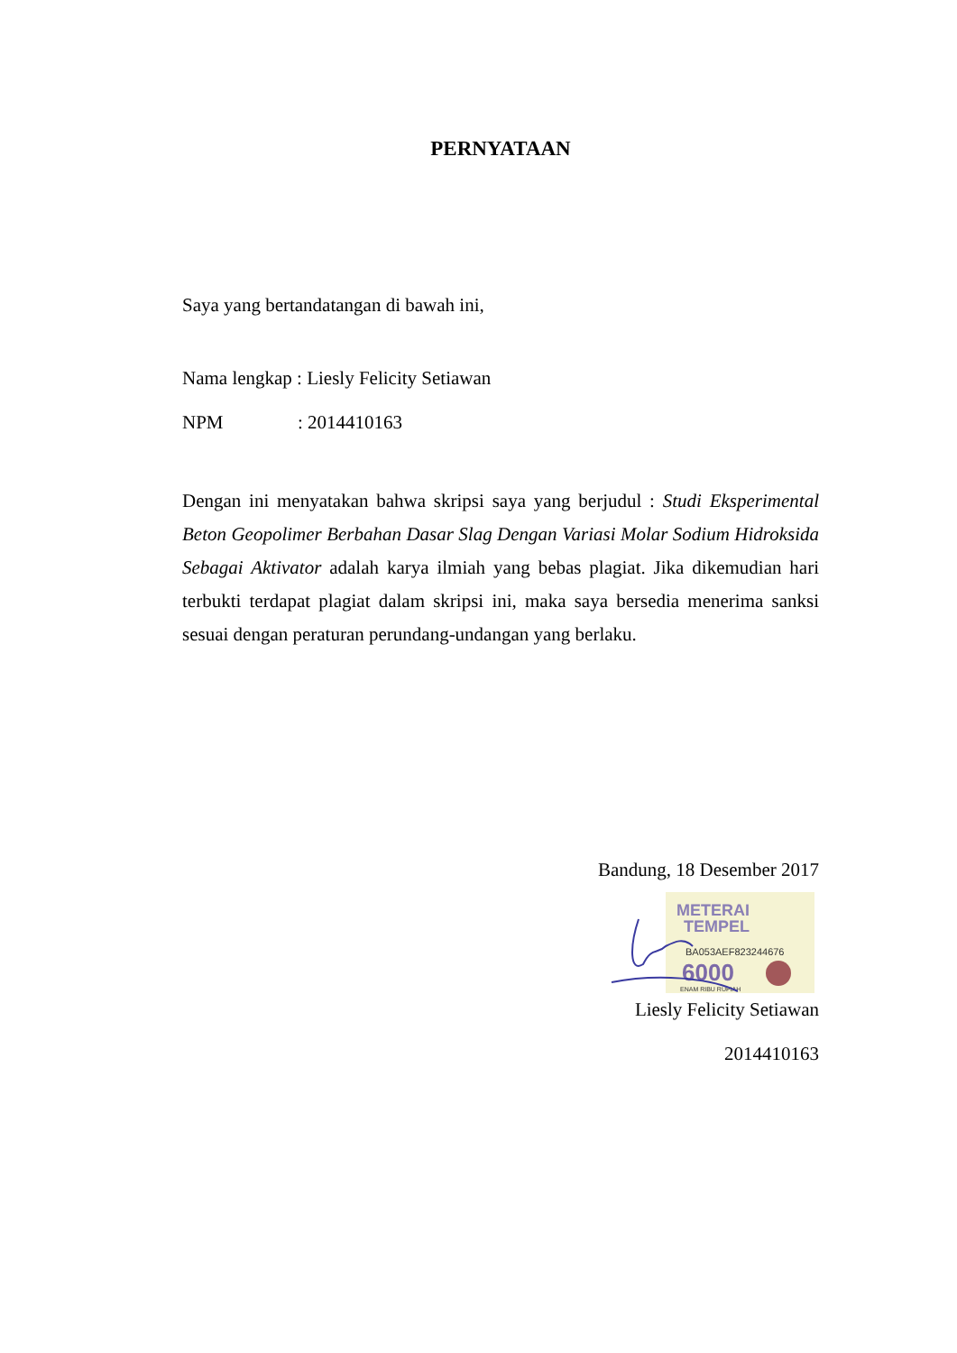PERNYATAAN
Saya yang bertandatangan di bawah ini,
Nama lengkap : Liesly Felicity Setiawan
NPM: 2014410163
Dengan ini menyatakan bahwa skripsi saya yang berjudul : Studi Eksperimental Beton Geopolimer Berbahan Dasar Slag Dengan Variasi Molar Sodium Hidroksida Sebagai Aktivator adalah karya ilmiah yang bebas plagiat. Jika dikemudian hari terbukti terdapat plagiat dalam skripsi ini, maka saya bersedia menerima sanksi sesuai dengan peraturan perundang-undangan yang berlaku.
Bandung, 18 Desember 2017
METERAI
TEMPEL
BA053AEF823244676
6000
ENAM RIBU RUPIAH
Liesly Felicity Setiawan
2014410163